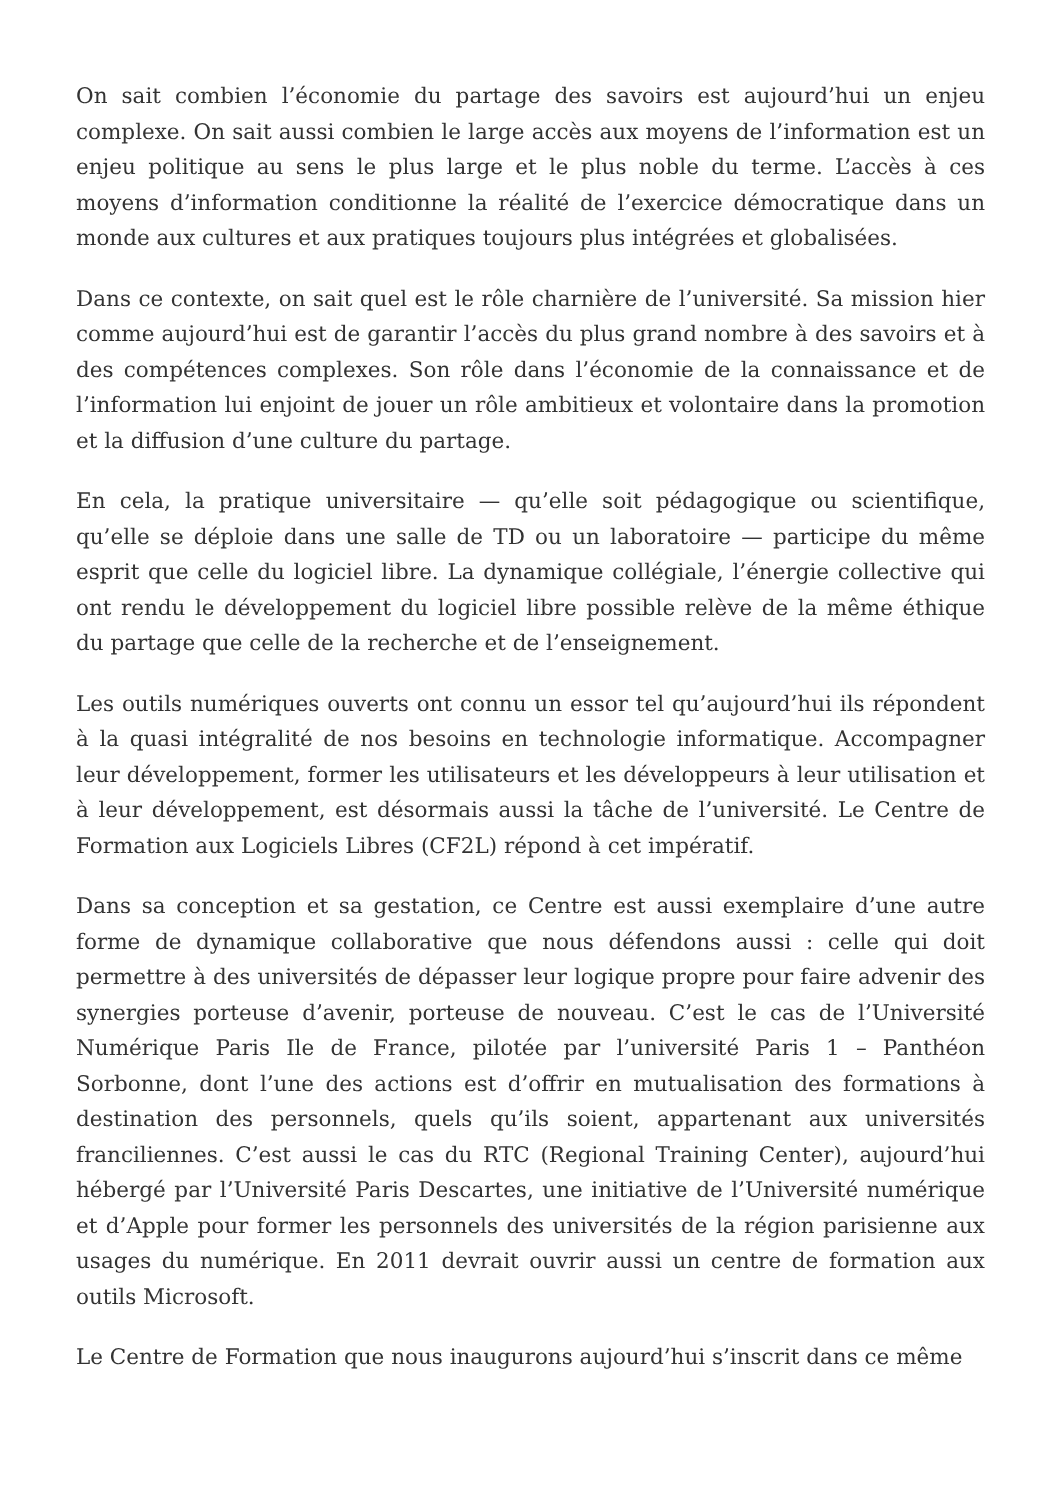On sait combien l’économie du partage des savoirs est aujourd’hui un enjeu complexe. On sait aussi combien le large accès aux moyens de l’information est un enjeu politique au sens le plus large et le plus noble du terme. L’accès à ces moyens d’information conditionne la réalité de l’exercice démocratique dans un monde aux cultures et aux pratiques toujours plus intégrées et globalisées.
Dans ce contexte, on sait quel est le rôle charnière de l’université. Sa mission hier comme aujourd’hui est de garantir l’accès du plus grand nombre à des savoirs et à des compétences complexes. Son rôle dans l’économie de la connaissance et de l’information lui enjoint de jouer un rôle ambitieux et volontaire dans la promotion et la diffusion d’une culture du partage.
En cela, la pratique universitaire — qu’elle soit pédagogique ou scientifique, qu’elle se déploie dans une salle de TD ou un laboratoire — participe du même esprit que celle du logiciel libre. La dynamique collégiale, l’énergie collective qui ont rendu le développement du logiciel libre possible relève de la même éthique du partage que celle de la recherche et de l’enseignement.
Les outils numériques ouverts ont connu un essor tel qu’aujourd’hui ils répondent à la quasi intégralité de nos besoins en technologie informatique. Accompagner leur développement, former les utilisateurs et les développeurs à leur utilisation et à leur développement, est désormais aussi la tâche de l’université. Le Centre de Formation aux Logiciels Libres (CF2L) répond à cet impératif.
Dans sa conception et sa gestation, ce Centre est aussi exemplaire d’une autre forme de dynamique collaborative que nous défendons aussi : celle qui doit permettre à des universités de dépasser leur logique propre pour faire advenir des synergies porteuse d’avenir, porteuse de nouveau. C’est le cas de l’Université Numérique Paris Ile de France, pilotée par l’université Paris 1 – Panthéon Sorbonne, dont l’une des actions est d’offrir en mutualisation des formations à destination des personnels, quels qu’ils soient, appartenant aux universités franciliennes. C’est aussi le cas du RTC (Regional Training Center), aujourd’hui hébergé par l’Université Paris Descartes, une initiative de l’Université numérique et d’Apple pour former les personnels des universités de la région parisienne aux usages du numérique. En 2011 devrait ouvrir aussi un centre de formation aux outils Microsoft.
Le Centre de Formation que nous inaugurons aujourd’hui s’inscrit dans ce même